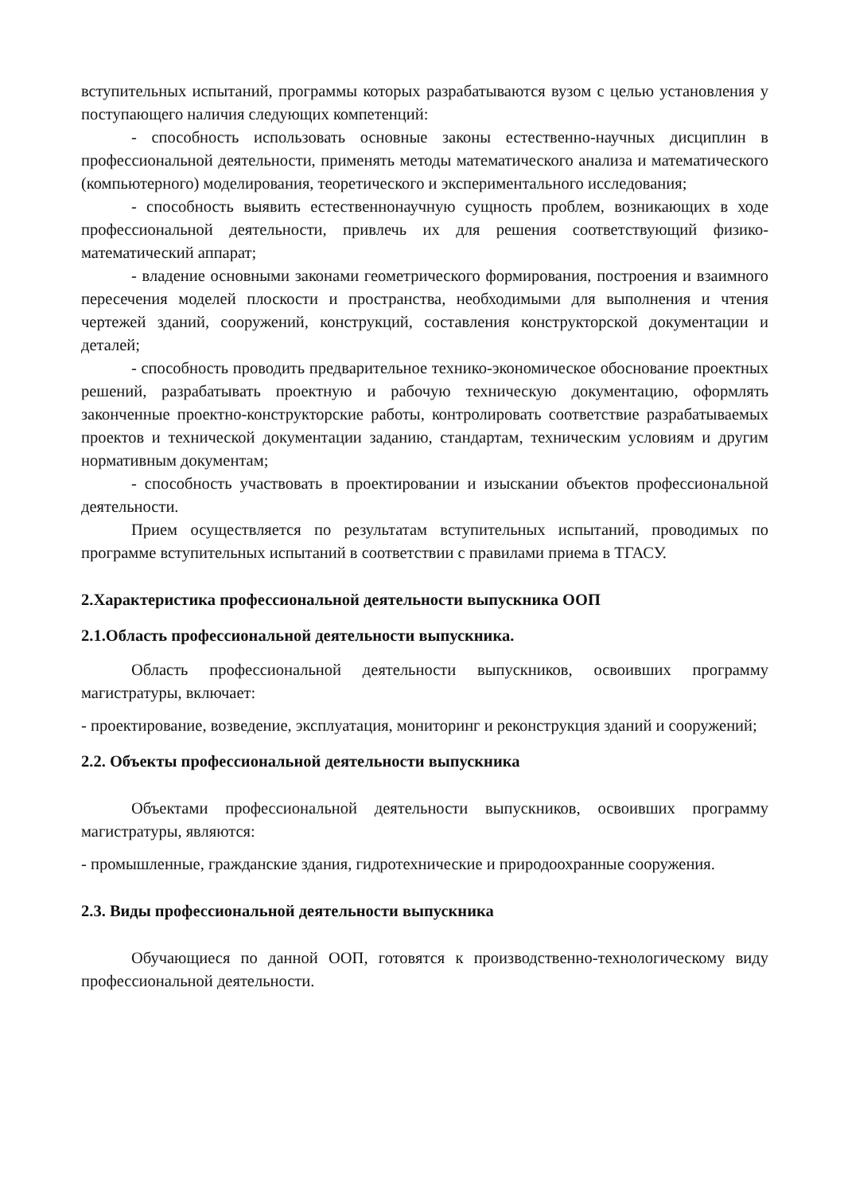вступительных испытаний, программы которых разрабатываются вузом с целью установления у поступающего наличия следующих компетенций:
- способность использовать основные законы естественно-научных дисциплин в профессиональной деятельности, применять методы математического анализа и математического (компьютерного) моделирования, теоретического и экспериментального исследования;
- способность выявить естественнонаучную сущность проблем, возникающих в ходе профессиональной деятельности, привлечь их для решения соответствующий физико-математический аппарат;
- владение основными законами геометрического формирования, построения и взаимного пересечения моделей плоскости и пространства, необходимыми для выполнения и чтения чертежей зданий, сооружений, конструкций, составления конструкторской документации и деталей;
- способность проводить предварительное технико-экономическое обоснование проектных решений, разрабатывать проектную и рабочую техническую документацию, оформлять законченные проектно-конструкторские работы, контролировать соответствие разрабатываемых проектов и технической документации заданию, стандартам, техническим условиям и другим нормативным документам;
- способность участвовать в проектировании и изыскании объектов профессиональной деятельности.
Прием осуществляется по результатам вступительных испытаний, проводимых по программе вступительных испытаний в соответствии с правилами приема в ТГАСУ.
2.Характеристика профессиональной деятельности выпускника ООП
2.1.Область профессиональной деятельности выпускника.
Область профессиональной деятельности выпускников, освоивших программу магистратуры, включает:
- проектирование, возведение, эксплуатация, мониторинг и реконструкция зданий и сооружений;
2.2. Объекты профессиональной деятельности выпускника
Объектами профессиональной деятельности выпускников, освоивших программу магистратуры, являются:
- промышленные, гражданские здания, гидротехнические и природоохранные сооружения.
2.3. Виды профессиональной деятельности выпускника
Обучающиеся по данной ООП, готовятся к производственно-технологическому виду профессиональной деятельности.